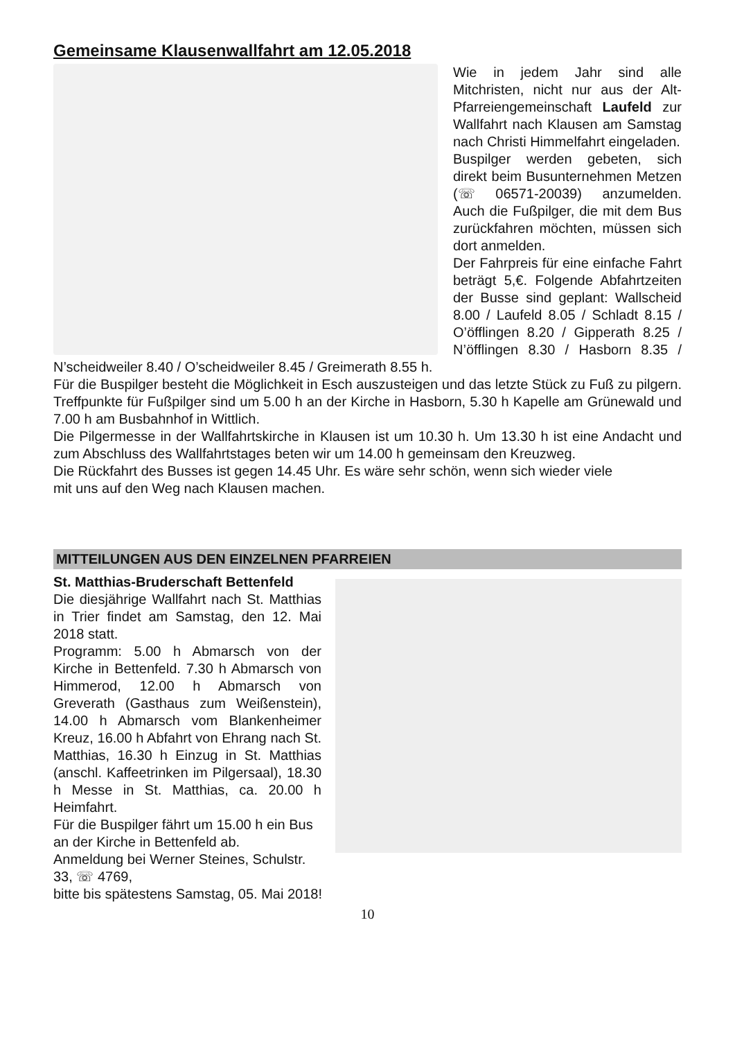Gemeinsame Klausenwallfahrt am 12.05.2018
Wie in jedem Jahr sind alle Mitchristen, nicht nur aus der Alt-Pfarreiengemeinschaft Laufeld zur Wallfahrt nach Klausen am Samstag nach Christi Himmelfahrt eingeladen.
Buspilger werden gebeten, sich direkt beim Busunternehmen Metzen (☏ 06571-20039) anzumelden. Auch die Fußpilger, die mit dem Bus zurückfahren möchten, müssen sich dort anmelden.
Der Fahrpreis für eine einfache Fahrt beträgt 5,€. Folgende Abfahrtzeiten der Busse sind geplant: Wallscheid 8.00 / Laufeld 8.05 / Schladt 8.15 / O’öfflingen 8.20 / Gipperath 8.25 / N’öfflingen 8.30 / Hasborn 8.35 / N’scheidweiler 8.40 / O’scheidweiler 8.45 / Greimerath 8.55 h.
Für die Buspilger besteht die Möglichkeit in Esch auszusteigen und das letzte Stück zu Fuß zu pilgern. Treffpunkte für Fußpilger sind um 5.00 h an der Kirche in Hasborn, 5.30 h Kapelle am Grünewald und 7.00 h am Busbahnhof in Wittlich.
Die Pilgermesse in der Wallfahrtskirche in Klausen ist um 10.30 h. Um 13.30 h ist eine Andacht und zum Abschluss des Wallfahrtstages beten wir um 14.00 h gemeinsam den Kreuzweg.
Die Rückfahrt des Busses ist gegen 14.45 Uhr. Es wäre sehr schön, wenn sich wieder viele
mit uns auf den Weg nach Klausen machen.
MITTEILUNGEN AUS DEN EINZELNEN PFARREIEN
St. Matthias-Bruderschaft Bettenfeld
Die diesjährige Wallfahrt nach St. Matthias in Trier findet am Samstag, den 12. Mai 2018 statt.
Programm: 5.00 h Abmarsch von der Kirche in Bettenfeld. 7.30 h Abmarsch von Himmerod, 12.00 h Abmarsch von Greverath (Gasthaus zum Weißenstein), 14.00 h Abmarsch vom Blankenheimer Kreuz, 16.00 h Abfahrt von Ehrang nach St. Matthias, 16.30 h Einzug in St. Matthias (anschl. Kaffeetrinken im Pilgersaal), 18.30 h Messe in St. Matthias, ca. 20.00 h Heimfahrt.
Für die Buspilger fährt um 15.00 h ein Bus an der Kirche in Bettenfeld ab.
Anmeldung bei Werner Steines, Schulstr. 33, ☏ 4769,
bitte bis spätestens Samstag, 05. Mai 2018!
10